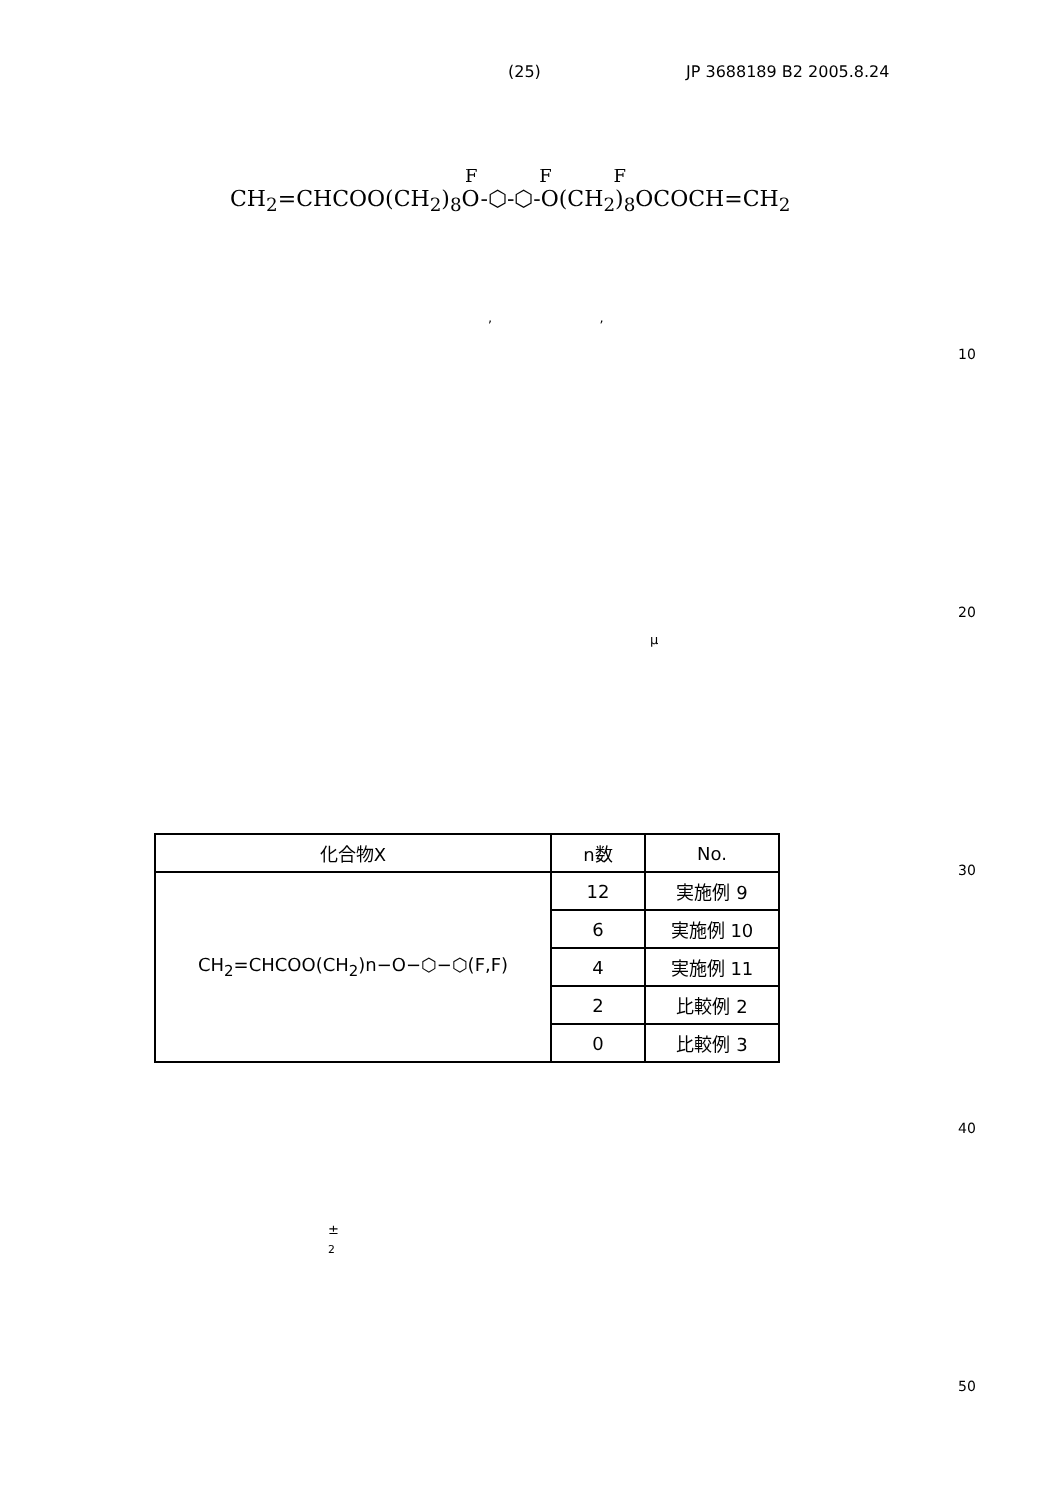(25) JP 3688189 B2 2005.8.24
F F F
CH<sub>2</sub>=CHCOO(CH<sub>2</sub>)<sub>8</sub>O-⬡-⬡-O(CH<sub>2</sub>)<sub>8</sub>OCOCH=CH<sub>2</sub>
, ,
10
20
μ
30
| 化合物X | n数 | No. |
| --- | --- | --- |
| CH<sub>2</sub>=CHCOO(CH<sub>2</sub>)n−O−⬡−⬡(F,F) | 12 | 実施例 9 |
| | 6 | 実施例 10 |
| | 4 | 実施例 11 |
| | 2 | 比較例 2 |
| | 0 | 比較例 3 |
40
±
<sub>2</sub>
50